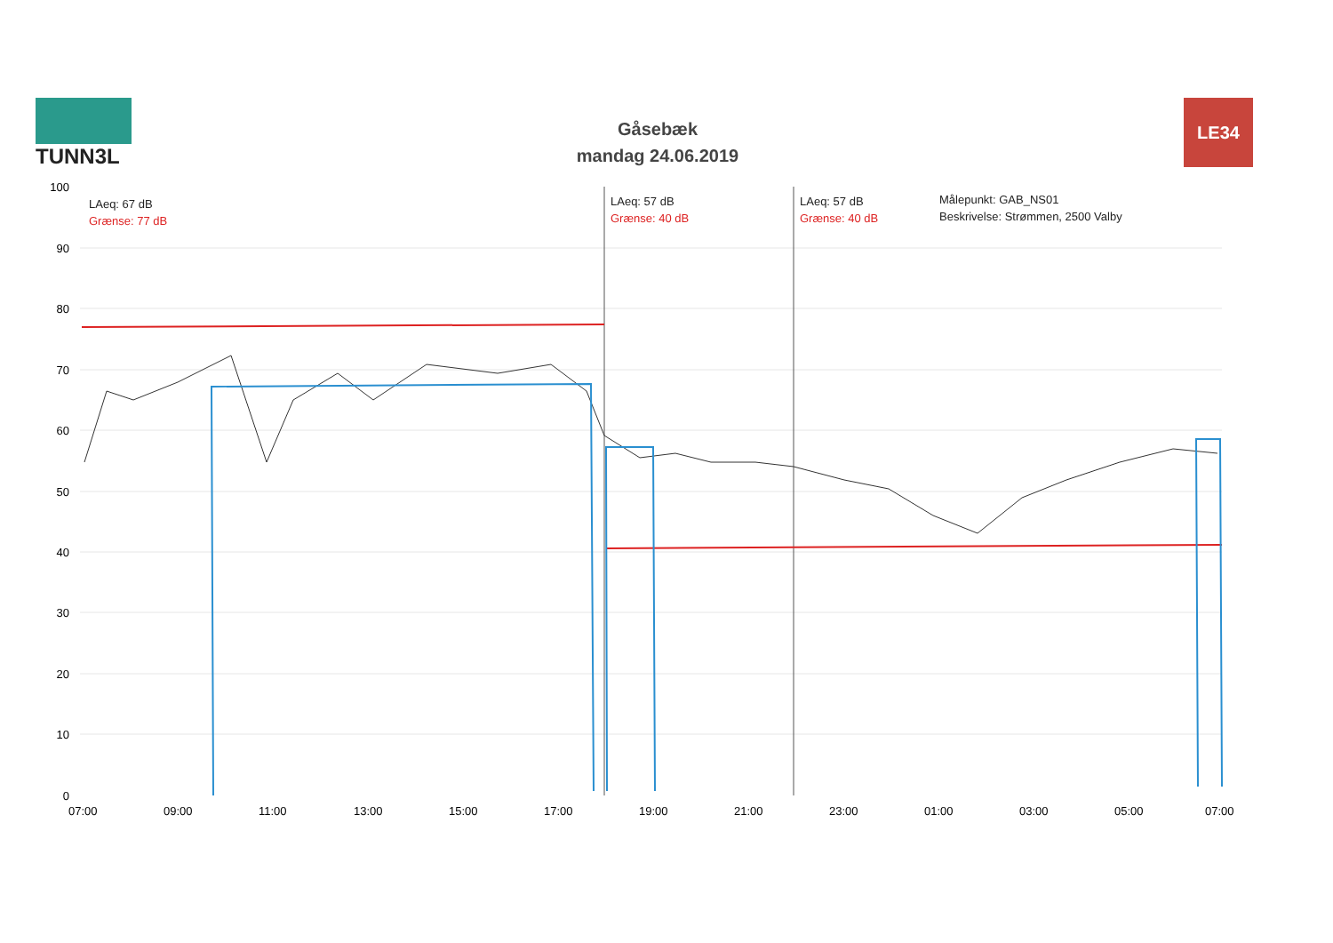TUNN3L
Gåsebæk
mandag 24.06.2019
LE34
LAeq: 67 dB
Grænse: 77 dB
LAeq: 57 dB
Grænse: 40 dB
LAeq: 57 dB
Grænse: 40 dB
Målepunkt: GAB_NS01
Beskrivelse: Strømmen, 2500 Valby
100
90
80
70
60
50
40
30
20
10
0
07:00 09:00 11:00 13:00 15:00 17:00 19:00 21:00 23:00 01:00 03:00 05:00 07:00